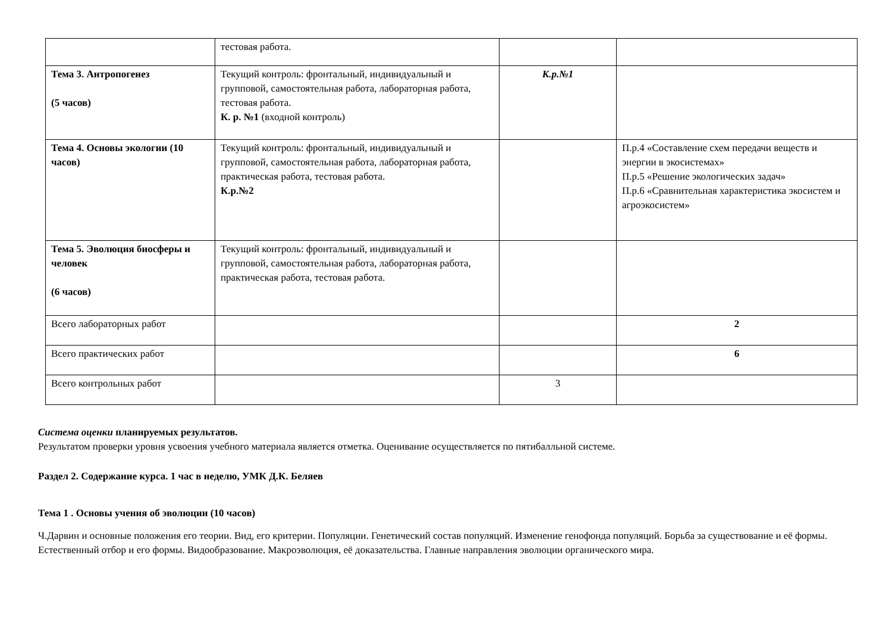| | тестовая работа. | | |
| Тема 3. Антропогенез (5 часов) | Текущий контроль: фронтальный, индивидуальный и групповой, самостоятельная работа, лабораторная работа, тестовая работа. К. р. №1 (входной контроль) | К.р.№1 | |
| Тема 4. Основы экологии (10 часов) | Текущий контроль: фронтальный, индивидуальный и групповой, самостоятельная работа, лабораторная работа, практическая работа, тестовая работа. К.р.№2 | | П.р.4 «Составление схем передачи веществ и энергии в экосистемах» П.р.5 «Решение экологических задач» П.р.6 «Сравнительная характеристика экосистем и агроэкосистем» |
| Тема 5. Эволюция биосферы и человек (6 часов) | Текущий контроль: фронтальный, индивидуальный и групповой, самостоятельная работа, лабораторная работа, практическая работа, тестовая работа. | | |
| Всего лабораторных работ | | | 2 |
| Всего практических работ | | | 6 |
| Всего контрольных работ | | 3 | |
Система оценки планируемых результатов.
Результатом проверки уровня усвоения учебного материала является отметка. Оценивание осуществляется по пятибалльной системе.
Раздел 2. Содержание курса. 1 час в неделю, УМК Д.К. Беляев
Тема 1 . Основы учения об эволюции (10 часов)
Ч.Дарвин и основные положения его теории. Вид, его критерии. Популяции. Генетический состав популяций. Изменение генофонда популяций. Борьба за существование и её формы. Естественный отбор и его формы. Видообразование. Макроэволюция, её доказательства. Главные направления эволюции органического мира.